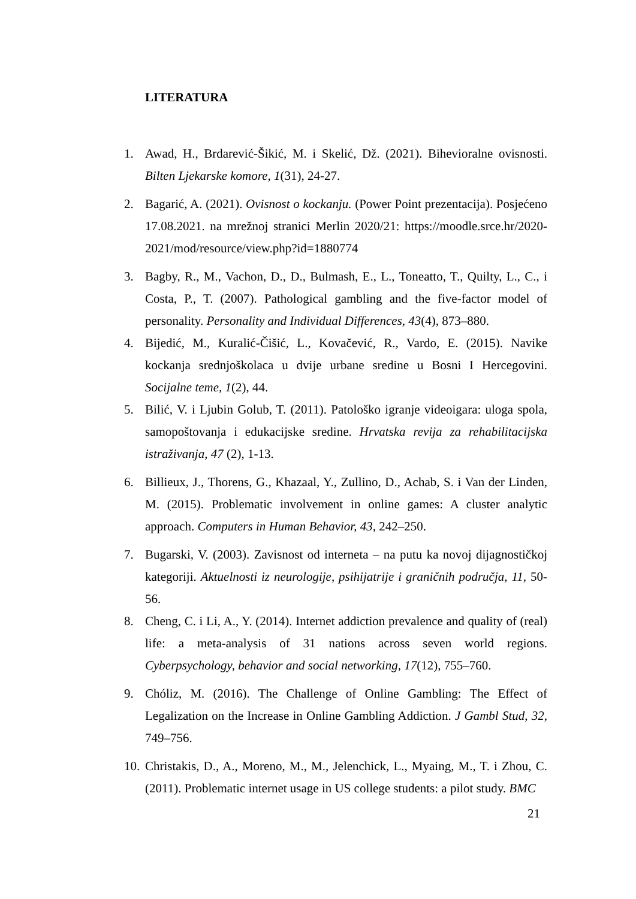LITERATURA
1. Awad, H., Brdarević-Šikić, M. i Skelić, Dž. (2021). Bihevioralne ovisnosti. Bilten Ljekarske komore, 1(31), 24-27.
2. Bagarić, A. (2021). Ovisnost o kockanju. (Power Point prezentacija). Posjećeno 17.08.2021. na mrežnoj stranici Merlin 2020/21: https://moodle.srce.hr/2020-2021/mod/resource/view.php?id=1880774
3. Bagby, R., M., Vachon, D., D., Bulmash, E., L., Toneatto, T., Quilty, L., C., i Costa, P., T. (2007). Pathological gambling and the five-factor model of personality. Personality and Individual Differences, 43(4), 873–880.
4. Bijedić, M., Kuralić-Čišić, L., Kovačević, R., Vardo, E. (2015). Navike kockanja srednjoškolaca u dvije urbane sredine u Bosni I Hercegovini. Socijalne teme, 1(2), 44.
5. Bilić, V. i Ljubin Golub, T. (2011). Patološko igranje videoigara: uloga spola, samopoštovanja i edukacijske sredine. Hrvatska revija za rehabilitacijska istraživanja, 47 (2), 1-13.
6. Billieux, J., Thorens, G., Khazaal, Y., Zullino, D., Achab, S. i Van der Linden, M. (2015). Problematic involvement in online games: A cluster analytic approach. Computers in Human Behavior, 43, 242–250.
7. Bugarski, V. (2003). Zavisnost od interneta – na putu ka novoj dijagnostičkoj kategoriji. Aktuelnosti iz neurologije, psihijatrije i graničnih područja, 11, 50-56.
8. Cheng, C. i Li, A., Y. (2014). Internet addiction prevalence and quality of (real) life: a meta-analysis of 31 nations across seven world regions. Cyberpsychology, behavior and social networking, 17(12), 755–760.
9. Chóliz, M. (2016). The Challenge of Online Gambling: The Effect of Legalization on the Increase in Online Gambling Addiction. J Gambl Stud, 32, 749–756.
10. Christakis, D., A., Moreno, M., M., Jelenchick, L., Myaing, M., T. i Zhou, C. (2011). Problematic internet usage in US college students: a pilot study. BMC
21